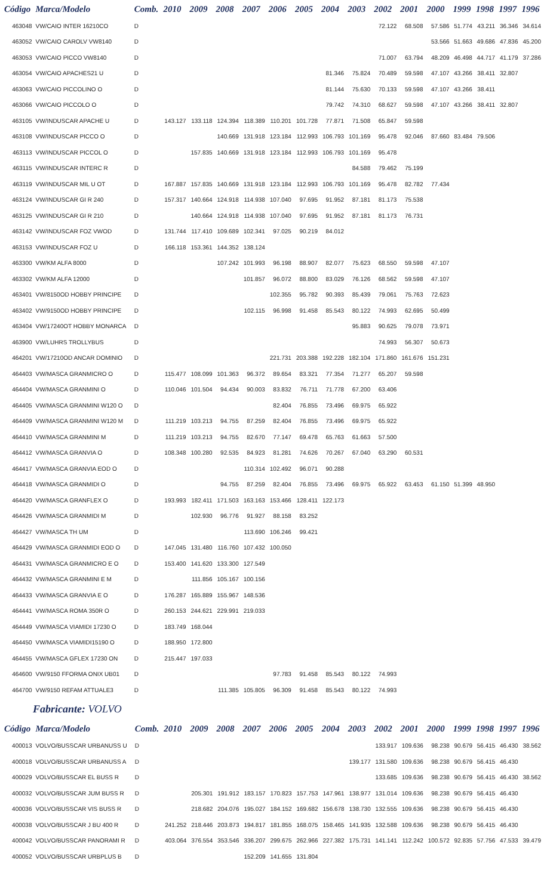| Código | Marca/Modelo | Comb. | 2010 | 2009 | 2008 | 2007 | 2006 | 2005 | 2004 | 2003 | 2002 | 2001 | 2000 | 1999 | 1998 | 1997 | 1996 |
| --- | --- | --- | --- | --- | --- | --- | --- | --- | --- | --- | --- | --- | --- | --- | --- | --- | --- |
| 463048 | VW/CAIO INTER 16210CO | D | | | | | | | | | 72.122 | 68.508 | 57.586 | 51.774 | 43.211 | 36.346 | 34.614 |
| 463052 | VW/CAIO CAROLV VW8140 | D | | | | | | | | | | | 53.566 | 51.663 | 49.686 | 47.836 | 45.200 |
| 463053 | VW/CAIO PICCO VW8140 | D | | | | | | | | | 71.007 | 63.794 | 48.209 | 46.498 | 44.717 | 41.179 | 37.286 |
| 463054 | VW/CAIO APACHES21 U | D | | | | | | | 81.346 | 75.824 | 70.489 | 59.598 | 47.107 | 43.266 | 38.411 | 32.807 | |
| 463063 | VW/CAIO PICCOLINO O | D | | | | | | | 81.144 | 75.630 | 70.133 | 59.598 | 47.107 | 43.266 | 38.411 | | |
| 463066 | VW/CAIO PICCOLO O | D | | | | | | | 79.742 | 74.310 | 68.627 | 59.598 | 47.107 | 43.266 | 38.411 | 32.807 | |
| 463105 | VW/INDUSCAR APACHE U | D | 143.127 | 133.118 | 124.394 | 118.389 | 110.201 | 101.728 | 77.871 | 71.508 | 65.847 | 59.598 | | | | | |
| 463108 | VW/INDUSCAR PICCO O | D | | | 140.669 | 131.918 | 123.184 | 112.993 | 106.793 | 101.169 | 95.478 | 92.046 | 87.660 | 83.484 | 79.506 | | |
| 463113 | VW/INDUSCAR PICCOL O | D | | 157.835 | 140.669 | 131.918 | 123.184 | 112.993 | 106.793 | 101.169 | 95.478 | | | | | | |
| 463115 | VW/INDUSCAR INTERC R | D | | | | | | | | 84.588 | 79.462 | 75.199 | | | | | |
| 463119 | VW/INDUSCAR MIL U OT | D | 167.887 | 157.835 | 140.669 | 131.918 | 123.184 | 112.993 | 106.793 | 101.169 | 95.478 | 82.782 | 77.434 | | | | |
| 463124 | VW/INDUSCAR GI R 240 | D | 157.317 | 140.664 | 124.918 | 114.938 | 107.040 | 97.695 | 91.952 | 87.181 | 81.173 | 75.538 | | | | | |
| 463125 | VW/INDUSCAR GI R 210 | D | | 140.664 | 124.918 | 114.938 | 107.040 | 97.695 | 91.952 | 87.181 | 81.173 | 76.731 | | | | | |
| 463142 | VW/INDUSCAR FOZ VWOD | D | 131.744 | 117.410 | 109.689 | 102.341 | 97.025 | 90.219 | 84.012 | | | | | | | | |
| 463153 | VW/INDUSCAR FOZ U | D | 166.118 | 153.361 | 144.352 | 138.124 | | | | | | | | | | | |
| 463300 | VW/KM ALFA 8000 | D | | | 107.242 | 101.993 | 96.198 | 88.907 | 82.077 | 75.623 | 68.550 | 59.598 | 47.107 | | | | |
| 463302 | VW/KM ALFA 12000 | D | | | | 101.857 | 96.072 | 88.800 | 83.029 | 76.126 | 68.562 | 59.598 | 47.107 | | | | |
| 463401 | VW/8150OD HOBBY PRINCIPE | D | | | | | 102.355 | 95.782 | 90.393 | 85.439 | 79.061 | 75.763 | 72.623 | | | | |
| 463402 | VW/9150OD HOBBY PRINCIPE | D | | | | 102.115 | 96.998 | 91.458 | 85.543 | 80.122 | 74.993 | 62.695 | 50.499 | | | | |
| 463404 | VW/17240OT HOBBY MONARCA | D | | | | | | | | 95.883 | 90.625 | 79.078 | 73.971 | | | | |
| 463900 | VW/LUHRS TROLLYBUS | D | | | | | | | | | 74.993 | 56.307 | 50.673 | | | | |
| 464201 | VW/17210OD ANCAR DOMINIO | D | | | | | 221.731 | 203.388 | 192.228 | 182.104 | 171.860 | 161.676 | 151.231 | | | | |
| 464403 | VW/MASCA GRANMICRO O | D | 115.477 | 108.099 | 101.363 | 96.372 | 89.654 | 83.321 | 77.354 | 71.277 | 65.207 | 59.598 | | | | | |
| 464404 | VW/MASCA GRANMINI O | D | 110.046 | 101.504 | 94.434 | 90.003 | 83.832 | 76.711 | 71.778 | 67.200 | 63.406 | | | | | | |
| 464405 | VW/MASCA GRANMINI W120 O | D | | | | | 82.404 | 76.855 | 73.496 | 69.975 | 65.922 | | | | | | |
| 464409 | VW/MASCA GRANMINI W120 M | D | 111.219 | 103.213 | 94.755 | 87.259 | 82.404 | 76.855 | 73.496 | 69.975 | 65.922 | | | | | | |
| 464410 | VW/MASCA GRANMINI M | D | 111.219 | 103.213 | 94.755 | 82.670 | 77.147 | 69.478 | 65.763 | 61.663 | 57.500 | | | | | | |
| 464412 | VW/MASCA GRANVIA O | D | 108.348 | 100.280 | 92.535 | 84.923 | 81.281 | 74.626 | 70.267 | 67.040 | 63.290 | 60.531 | | | | | |
| 464417 | VW/MASCA GRANVIA EOD O | D | | | | 110.314 | 102.492 | 96.071 | 90.288 | | | | | | | | |
| 464418 | VW/MASCA GRANMIDI O | D | | | 94.755 | 87.259 | 82.404 | 76.855 | 73.496 | 69.975 | 65.922 | 63.453 | 61.150 | 51.399 | 48.950 | | |
| 464420 | VW/MASCA GRANFLEX O | D | 193.993 | 182.411 | 171.503 | 163.163 | 153.466 | 128.411 | 122.173 | | | | | | | | |
| 464426 | VW/MASCA GRANMIDI M | D | | 102.930 | 96.776 | 91.927 | 88.158 | 83.252 | | | | | | | | | |
| 464427 | VW/MASCA TH UM | D | | | | 113.690 | 106.246 | 99.421 | | | | | | | | | |
| 464429 | VW/MASCA GRANMIDI EOD O | D | 147.045 | 131.480 | 116.760 | 107.432 | 100.050 | | | | | | | | | | |
| 464431 | VW/MASCA GRANMICRO E O | D | 153.400 | 141.620 | 133.300 | 127.549 | | | | | | | | | | | |
| 464432 | VW/MASCA GRANMINI E M | D | | 111.856 | 105.167 | 100.156 | | | | | | | | | | | |
| 464433 | VW/MASCA GRANVIA E O | D | 176.287 | 165.889 | 155.967 | 148.536 | | | | | | | | | | | |
| 464441 | VW/MASCA ROMA 350R O | D | 260.153 | 244.621 | 229.991 | 219.033 | | | | | | | | | | | |
| 464449 | VW/MASCA VIAMIDI 17230 O | D | 183.749 | 168.044 | | | | | | | | | | | | | |
| 464450 | VW/MASCA VIAMIDI15190 O | D | 188.950 | 172.800 | | | | | | | | | | | | | |
| 464455 | VW/MASCA GFLEX 17230 ON | D | 215.447 | 197.033 | | | | | | | | | | | | | |
| 464600 | VW/9150 FFORMA ONIX UB01 | D | | | | | 97.783 | 91.458 | 85.543 | 80.122 | 74.993 | | | | | | |
| 464700 | VW/9150 REFAM ATTUALE3 | D | | | 111.385 | 105.805 | 96.309 | 91.458 | 85.543 | 80.122 | 74.993 | | | | | | |
Fabricante: VOLVO
| Código | Marca/Modelo | Comb. | 2010 | 2009 | 2008 | 2007 | 2006 | 2005 | 2004 | 2003 | 2002 | 2001 | 2000 | 1999 | 1998 | 1997 | 1996 |
| --- | --- | --- | --- | --- | --- | --- | --- | --- | --- | --- | --- | --- | --- | --- | --- | --- | --- |
| 400013 | VOLVO/BUSSCAR URBANUSS U | D | | | | | | | | | 133.917 | 109.636 | 98.238 | 90.679 | 56.415 | 46.430 | 38.562 |
| 400018 | VOLVO/BUSSCAR URBANUSS A | D | | | | | | | | 139.177 | 131.580 | 109.636 | 98.238 | 90.679 | 56.415 | 46.430 | |
| 400029 | VOLVO/BUSSCAR EL BUSS R | D | | | | | | | | | 133.685 | 109.636 | 98.238 | 90.679 | 56.415 | 46.430 | 38.562 |
| 400032 | VOLVO/BUSSCAR JUM BUSS R | D | | 205.301 | 191.912 | 183.157 | 170.823 | 157.753 | 147.961 | 138.977 | 131.014 | 109.636 | 98.238 | 90.679 | 56.415 | 46.430 | |
| 400036 | VOLVO/BUSSCAR VIS BUSS R | D | | 218.682 | 204.076 | 195.027 | 184.152 | 169.682 | 156.678 | 138.730 | 132.555 | 109.636 | 98.238 | 90.679 | 56.415 | 46.430 | |
| 400038 | VOLVO/BUSSCAR J BU 400 R | D | 241.252 | 218.446 | 203.873 | 194.817 | 181.855 | 168.075 | 158.465 | 141.935 | 132.588 | 109.636 | 98.238 | 90.679 | 56.415 | 46.430 | |
| 400042 | VOLVO/BUSSCAR PANORAMI R | D | 403.064 | 376.554 | 353.546 | 336.207 | 299.675 | 262.966 | 227.382 | 175.731 | 141.141 | 112.242 | 100.572 | 92.835 | 57.756 | 47.533 | 39.479 |
| 400052 | VOLVO/BUSSCAR URBPLUS B | D | | | | 152.209 | 141.655 | 131.804 | | | | | | | | | |